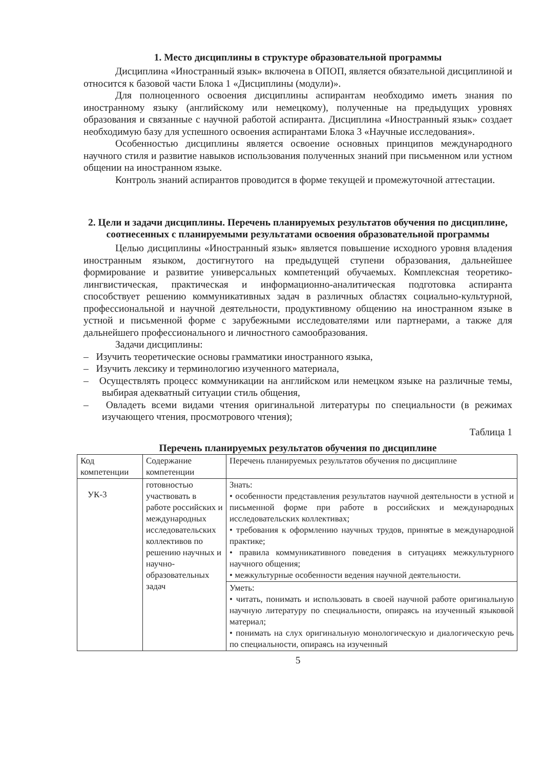1. Место дисциплины в структуре образовательной программы
Дисциплина «Иностранный язык» включена в ОПОП, является обязательной дисциплиной и относится к базовой части Блока 1 «Дисциплины (модули)».
Для полноценного освоения дисциплины аспирантам необходимо иметь знания по иностранному языку (английскому или немецкому), полученные на предыдущих уровнях образования и связанные с научной работой аспиранта. Дисциплина «Иностранный язык» создает необходимую базу для успешного освоения аспирантами Блока 3 «Научные исследования».
Особенностью дисциплины является освоение основных принципов международного научного стиля и развитие навыков использования полученных знаний при письменном или устном общении на иностранном языке.
Контроль знаний аспирантов проводится в форме текущей и промежуточной аттестации.
2. Цели и задачи дисциплины. Перечень планируемых результатов обучения по дисциплине, соотнесенных с планируемыми результатами освоения образовательной программы
Целью дисциплины «Иностранный язык» является повышение исходного уровня владения иностранным языком, достигнутого на предыдущей ступени образования, дальнейшее формирование и развитие универсальных компетенций обучаемых. Комплексная теоретико-лингвистическая, практическая и информационно-аналитическая подготовка аспиранта способствует решению коммуникативных задач в различных областях социально-культурной, профессиональной и научной деятельности, продуктивному общению на иностранном языке в устной и письменной форме с зарубежными исследователями или партнерами, а также для дальнейшего профессионального и личностного самообразования.
Задачи дисциплины:
– Изучить теоретические основы грамматики иностранного языка,
– Изучить лексику и терминологию изученного материала,
– Осуществлять процесс коммуникации на английском или немецком языке на различные темы, выбирая адекватный ситуации стиль общения,
– Овладеть всеми видами чтения оригинальной литературы по специальности (в режимах изучающего чтения, просмотрового чтения);
Таблица 1
Перечень планируемых результатов обучения по дисциплине
| Код компетенции | Содержание компетенции | Перечень планируемых результатов обучения по дисциплине |
| --- | --- | --- |
| УК-3 | готовностью участвовать в работе российских и международных исследовательских коллективов по решению научных и научно-образовательных задач | Знать: • особенности представления результатов научной деятельности в устной и письменной форме при работе в российских и международных исследовательских коллективах; • требования к оформлению научных трудов, принятые в международной практике; • правила коммуникативного поведения в ситуациях межкультурного научного общения; • межкультурные особенности ведения научной деятельности. |
| | | Уметь: • читать, понимать и использовать в своей научной работе оригинальную научную литературу по специальности, опираясь на изученный языковой материал; • понимать на слух оригинальную монологическую и диалогическую речь по специальности, опираясь на изученный |
5